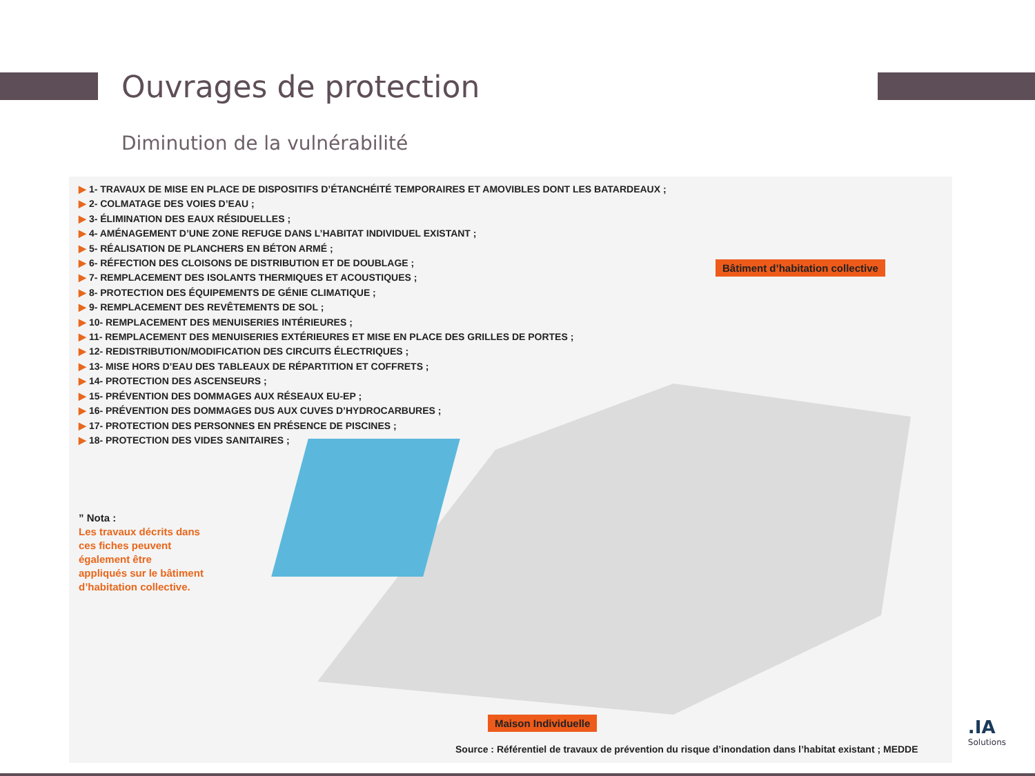Ouvrages de protection
Diminution de la vulnérabilité
▶ 1- TRAVAUX DE MISE EN PLACE DE DISPOSITIFS D’ÉTANCHÉITÉ TEMPORAIRES ET AMOVIBLES DONT LES BATARDEAUX ;
▶ 2- COLMATAGE DES VOIES D’EAU ;
▶ 3- ÉLIMINATION DES EAUX RÉSIDUELLES ;
▶ 4- AMÉNAGEMENT D’UNE ZONE REFUGE DANS L’HABITAT INDIVIDUEL EXISTANT ;
▶ 5- RÉALISATION DE PLANCHERS EN BÉTON ARMÉ ;
▶ 6- RÉFECTION DES CLOISONS DE DISTRIBUTION ET DE DOUBLAGE ;
▶ 7- REMPLACEMENT DES ISOLANTS THERMIQUES ET ACOUSTIQUES ;
▶ 8- PROTECTION DES ÉQUIPEMENTS DE GÉNIE CLIMATIQUE ;
▶ 9- REMPLACEMENT DES REVÊTEMENTS DE SOL ;
▶ 10- REMPLACEMENT DES MENUISERIES INTÉRIEURES ;
▶ 11- REMPLACEMENT DES MENUISERIES EXTÉRIEURES ET MISE EN PLACE DES GRILLES DE PORTES ;
▶ 12- REDISTRIBUTION/MODIFICATION DES CIRCUITS ÉLECTRIQUES ;
▶ 13- MISE HORS D’EAU DES TABLEAUX DE RÉPARTITION ET COFFRETS ;
▶ 14- PROTECTION DES ASCENSEURS ;
▶ 15- PRÉVENTION DES DOMMAGES AUX RÉSEAUX EU-EP ;
▶ 16- PRÉVENTION DES DOMMAGES DUS AUX CUVES D’HYDROCARBURES ;
▶ 17- PROTECTION DES PERSONNES EN PRÉSENCE DE PISCINES ;
▶ 18- PROTECTION DES VIDES SANITAIRES ;
Bâtiment d’habitation collective
” Nota :
Les travaux décrits dans
ces fiches peuvent
également être
appliqués sur le bâtiment
d’habitation collective.
Maison Individuelle
Source : Référentiel de travaux de prévention du risque d’inondation dans l’habitat existant ; MEDDE
.IA
Solutions